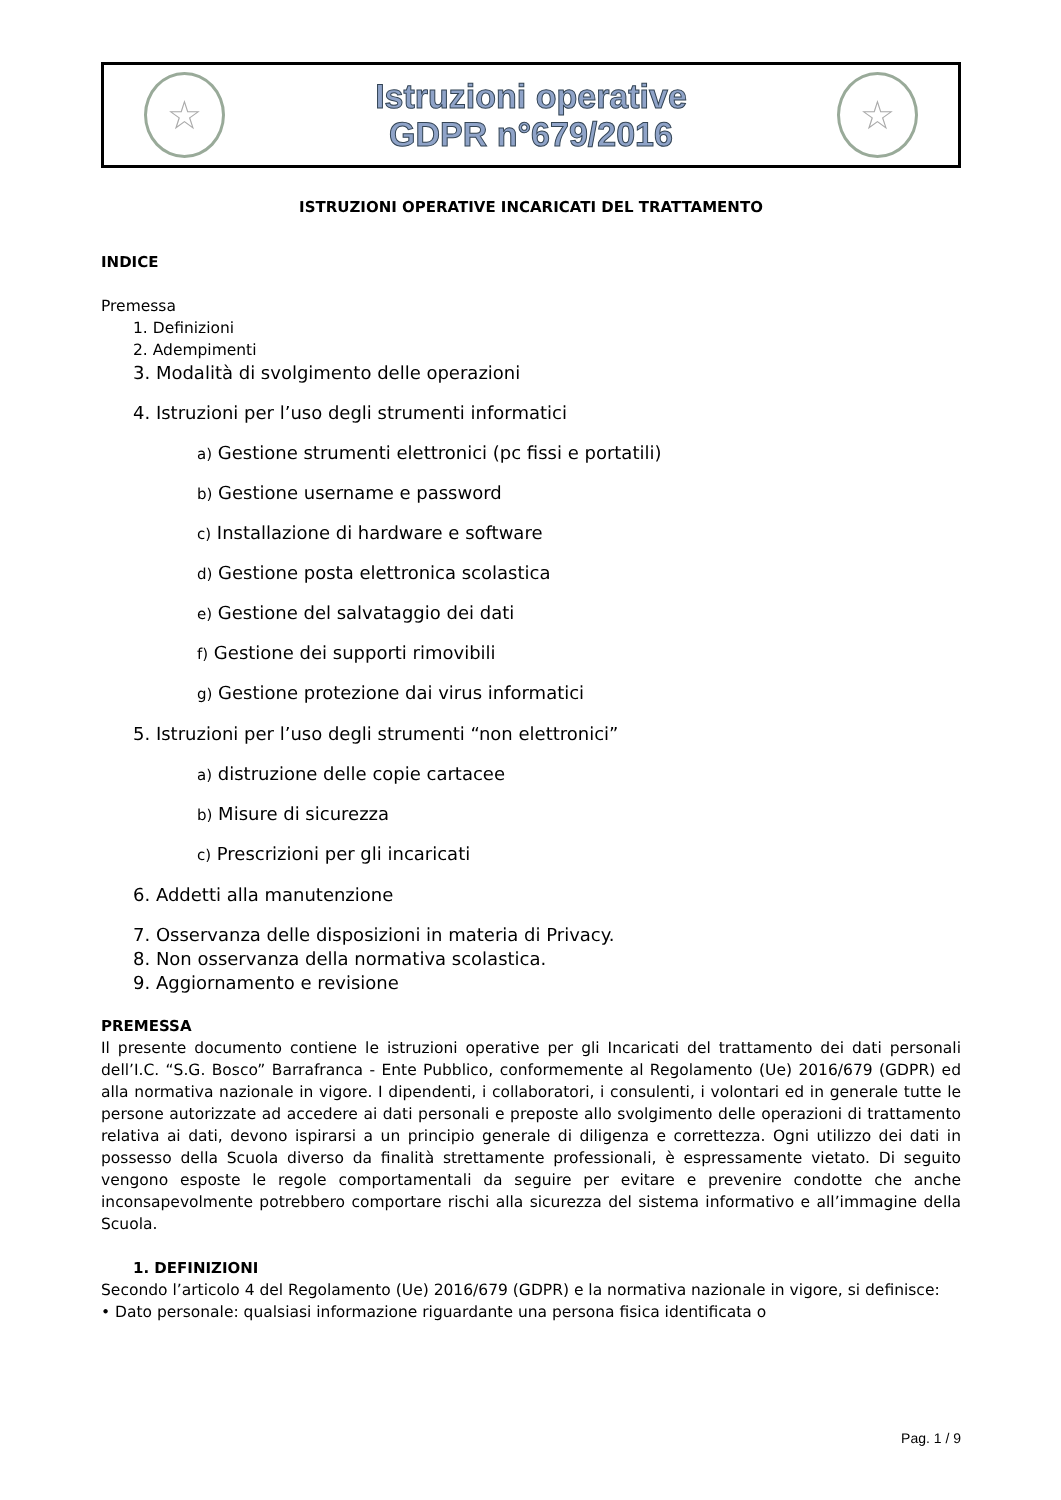☆
Istruzioni operative
GDPR n°679/2016
☆
ISTRUZIONI OPERATIVE INCARICATI DEL TRATTAMENTO
INDICE
Premessa
1. Definizioni
2. Adempimenti
3. Modalità di svolgimento delle operazioni
4. Istruzioni per l’uso degli strumenti informatici
a) Gestione strumenti elettronici (pc fissi e portatili)
b) Gestione username e password
c) Installazione di hardware e software
d) Gestione posta elettronica scolastica
e) Gestione del salvataggio dei dati
f) Gestione dei supporti rimovibili
g) Gestione protezione dai virus informatici
5. Istruzioni per l’uso degli strumenti “non elettronici”
a) distruzione delle copie cartacee
b) Misure di sicurezza
c) Prescrizioni per gli incaricati
6. Addetti alla manutenzione
7. Osservanza delle disposizioni in materia di Privacy.
8. Non osservanza della normativa scolastica.
9. Aggiornamento e revisione
PREMESSA
Il presente documento contiene le istruzioni operative per gli Incaricati del trattamento dei dati personali dell’I.C. “S.G. Bosco” Barrafranca - Ente Pubblico, conformemente al Regolamento (Ue) 2016/679 (GDPR) ed alla normativa nazionale in vigore. I dipendenti, i collaboratori, i consulenti, i volontari ed in generale tutte le persone autorizzate ad accedere ai dati personali e preposte allo svolgimento delle operazioni di trattamento relativa ai dati, devono ispirarsi a un principio generale di diligenza e correttezza. Ogni utilizzo dei dati in possesso della Scuola diverso da finalità strettamente professionali, è espressamente vietato. Di seguito vengono esposte le regole comportamentali da seguire per evitare e prevenire condotte che anche inconsapevolmente potrebbero comportare rischi alla sicurezza del sistema informativo e all’immagine della Scuola.
1. DEFINIZIONI
Secondo l’articolo 4 del Regolamento (Ue) 2016/679 (GDPR) e la normativa nazionale in vigore, si definisce:
• Dato personale: qualsiasi informazione riguardante una persona fisica identificata o
Pag. 1 / 9